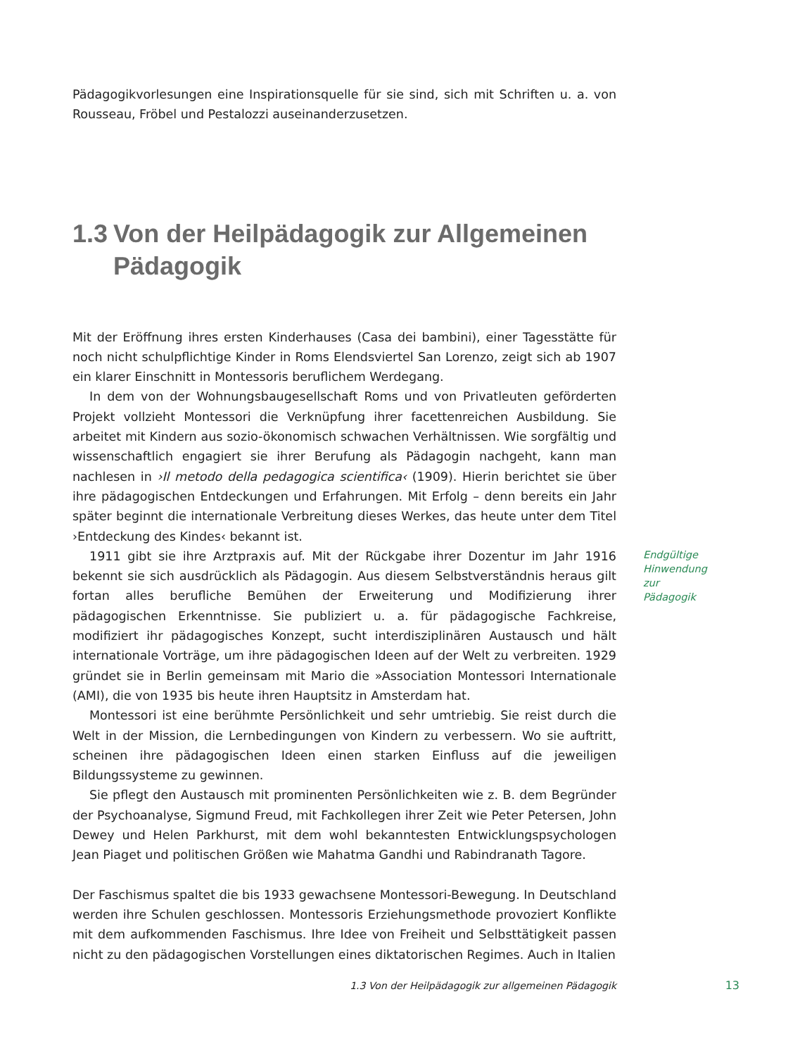Pädagogikvorlesungen eine Inspirationsquelle für sie sind, sich mit Schriften u. a. von Rousseau, Fröbel und Pestalozzi auseinanderzusetzen.
1.3 Von der Heilpädagogik zur Allgemeinen Pädagogik
Mit der Eröffnung ihres ersten Kinderhauses (Casa dei bambini), einer Tagesstätte für noch nicht schulpflichtige Kinder in Roms Elendsviertel San Lorenzo, zeigt sich ab 1907 ein klarer Einschnitt in Montessoris beruflichem Werdegang.
In dem von der Wohnungsbaugesellschaft Roms und von Privatleuten geförderten Projekt vollzieht Montessori die Verknüpfung ihrer facettenreichen Ausbildung. Sie arbeitet mit Kindern aus sozio-ökonomisch schwachen Verhältnissen. Wie sorgfältig und wissenschaftlich engagiert sie ihrer Berufung als Pädagogin nachgeht, kann man nachlesen in ›Il metodo della pedagogica scientifica‹ (1909). Hierin berichtet sie über ihre pädagogischen Entdeckungen und Erfahrungen. Mit Erfolg – denn bereits ein Jahr später beginnt die internationale Verbreitung dieses Werkes, das heute unter dem Titel ›Entdeckung des Kindes‹ bekannt ist.
1911 gibt sie ihre Arztpraxis auf. Mit der Rückgabe ihrer Dozentur im Jahr 1916 bekennt sie sich ausdrücklich als Pädagogin. Aus diesem Selbstverständnis heraus gilt fortan alles berufliche Bemühen der Erweiterung und Modifizierung ihrer pädagogischen Erkenntnisse. Sie publiziert u. a. für pädagogische Fachkreise, modifiziert ihr pädagogisches Konzept, sucht interdisziplinären Austausch und hält internationale Vorträge, um ihre pädagogischen Ideen auf der Welt zu verbreiten. 1929 gründet sie in Berlin gemeinsam mit Mario die »Association Montessori Internationale (AMI), die von 1935 bis heute ihren Hauptsitz in Amsterdam hat.
Endgültige Hinwendung zur Pädagogik
Montessori ist eine berühmte Persönlichkeit und sehr umtriebig. Sie reist durch die Welt in der Mission, die Lernbedingungen von Kindern zu verbessern. Wo sie auftritt, scheinen ihre pädagogischen Ideen einen starken Einfluss auf die jeweiligen Bildungssysteme zu gewinnen.
Sie pflegt den Austausch mit prominenten Persönlichkeiten wie z. B. dem Begründer der Psychoanalyse, Sigmund Freud, mit Fachkollegen ihrer Zeit wie Peter Petersen, John Dewey und Helen Parkhurst, mit dem wohl bekanntesten Entwicklungspsychologen Jean Piaget und politischen Größen wie Mahatma Gandhi und Rabindranath Tagore.
Der Faschismus spaltet die bis 1933 gewachsene Montessori-Bewegung. In Deutschland werden ihre Schulen geschlossen. Montessoris Erziehungsmethode provoziert Konflikte mit dem aufkommenden Faschismus. Ihre Idee von Freiheit und Selbsttätigkeit passen nicht zu den pädagogischen Vorstellungen eines diktatorischen Regimes. Auch in Italien
1.3 Von der Heilpädagogik zur allgemeinen Pädagogik 13